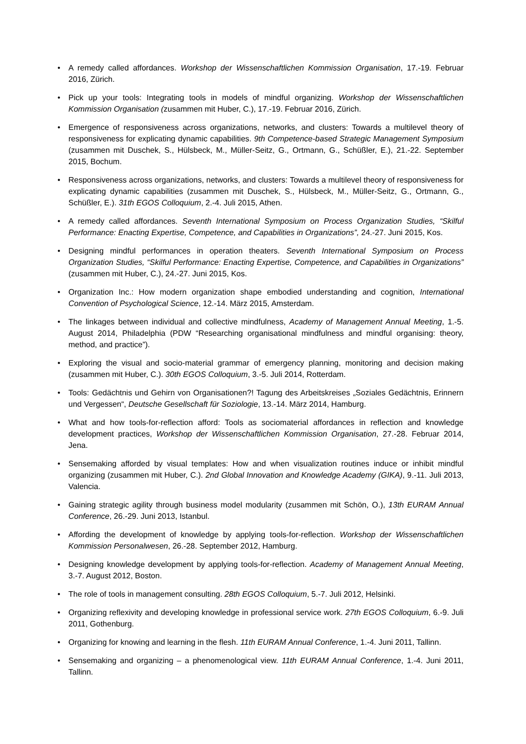• A remedy called affordances. Workshop der Wissenschaftlichen Kommission Organisation, 17.-19. Februar 2016, Zürich.
• Pick up your tools: Integrating tools in models of mindful organizing. Workshop der Wissenschaftlichen Kommission Organisation (zusammen mit Huber, C.), 17.-19. Februar 2016, Zürich.
• Emergence of responsiveness across organizations, networks, and clusters: Towards a multilevel theory of responsiveness for explicating dynamic capabilities. 9th Competence-based Strategic Management Symposium (zusammen mit Duschek, S., Hülsbeck, M., Müller-Seitz, G., Ortmann, G., Schüßler, E.), 21.-22. September 2015, Bochum.
• Responsiveness across organizations, networks, and clusters: Towards a multilevel theory of responsiveness for explicating dynamic capabilities (zusammen mit Duschek, S., Hülsbeck, M., Müller-Seitz, G., Ortmann, G., Schüßler, E.). 31th EGOS Colloquium, 2.-4. Juli 2015, Athen.
• A remedy called affordances. Seventh International Symposium on Process Organization Studies, “Skilful Performance: Enacting Expertise, Competence, and Capabilities in Organizations”, 24.-27. Juni 2015, Kos.
• Designing mindful performances in operation theaters. Seventh International Symposium on Process Organization Studies, “Skilful Performance: Enacting Expertise, Competence, and Capabilities in Organizations” (zusammen mit Huber, C.), 24.-27. Juni 2015, Kos.
• Organization Inc.: How modern organization shape embodied understanding and cognition, International Convention of Psychological Science, 12.-14. März 2015, Amsterdam.
• The linkages between individual and collective mindfulness, Academy of Management Annual Meeting, 1.-5. August 2014, Philadelphia (PDW “Researching organisational mindfulness and mindful organising: theory, method, and practice”).
• Exploring the visual and socio-material grammar of emergency planning, monitoring and decision making (zusammen mit Huber, C.). 30th EGOS Colloquium, 3.-5. Juli 2014, Rotterdam.
• Tools: Gedächtnis und Gehirn von Organisationen?! Tagung des Arbeitskreises „Soziales Gedächtnis, Erinnern und Vergessen“, Deutsche Gesellschaft für Soziologie, 13.-14. März 2014, Hamburg.
• What and how tools-for-reflection afford: Tools as sociomaterial affordances in reflection and knowledge development practices, Workshop der Wissenschaftlichen Kommission Organisation, 27.-28. Februar 2014, Jena.
• Sensemaking afforded by visual templates: How and when visualization routines induce or inhibit mindful organizing (zusammen mit Huber, C.). 2nd Global Innovation and Knowledge Academy (GIKA), 9.-11. Juli 2013, Valencia.
• Gaining strategic agility through business model modularity (zusammen mit Schön, O.), 13th EURAM Annual Conference, 26.-29. Juni 2013, Istanbul.
• Affording the development of knowledge by applying tools-for-reflection. Workshop der Wissenschaftlichen Kommission Personalwesen, 26.-28. September 2012, Hamburg.
• Designing knowledge development by applying tools-for-reflection. Academy of Management Annual Meeting, 3.-7. August 2012, Boston.
• The role of tools in management consulting. 28th EGOS Colloquium, 5.-7. Juli 2012, Helsinki.
• Organizing reflexivity and developing knowledge in professional service work. 27th EGOS Colloquium, 6.-9. Juli 2011, Gothenburg.
• Organizing for knowing and learning in the flesh. 11th EURAM Annual Conference, 1.-4. Juni 2011, Tallinn.
• Sensemaking and organizing – a phenomenological view. 11th EURAM Annual Conference, 1.-4. Juni 2011, Tallinn.